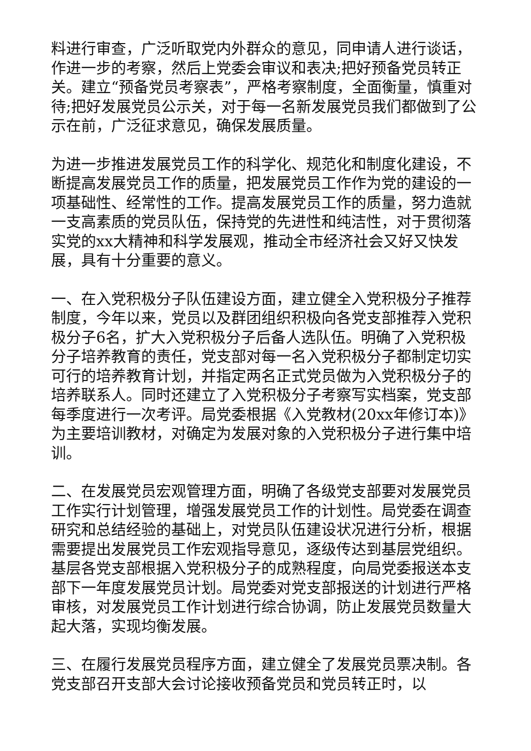料进行审查，广泛听取党内外群众的意见，同申请人进行谈话，作进一步的考察，然后上党委会审议和表决;把好预备党员转正关。建立“预备党员考察表”，严格考察制度，全面衡量，慎重对待;把好发展党员公示关，对于每一名新发展党员我们都做到了公示在前，广泛征求意见，确保发展质量。
为进一步推进发展党员工作的科学化、规范化和制度化建设，不断提高发展党员工作的质量，把发展党员工作作为党的建设的一项基础性、经常性的工作。提高发展党员工作的质量，努力造就一支高素质的党员队伍，保持党的先进性和纯洁性，对于贯彻落实党的xx大精神和科学发展观，推动全市经济社会又好又快发展，具有十分重要的意义。
一、在入党积极分子队伍建设方面，建立健全入党积极分子推荐制度，今年以来，党员以及群团组织积极向各党支部推荐入党积极分子6名，扩大入党积极分子后备人选队伍。明确了入党积极分子培养教育的责任，党支部对每一名入党积极分子都制定切实可行的培养教育计划，并指定两名正式党员做为入党积极分子的培养联系人。同时还建立了入党积极分子考察写实档案，党支部每季度进行一次考评。局党委根据《入党教材(20xx年修订本)》为主要培训教材，对确定为发展对象的入党积极分子进行集中培训。
二、在发展党员宏观管理方面，明确了各级党支部要对发展党员工作实行计划管理，增强发展党员工作的计划性。局党委在调查研究和总结经验的基础上，对党员队伍建设状况进行分析，根据需要提出发展党员工作宏观指导意见，逐级传达到基层党组织。基层各党支部根据入党积极分子的成熟程度，向局党委报送本支部下一年度发展党员计划。局党委对党支部报送的计划进行严格审核，对发展党员工作计划进行综合协调，防止发展党员数量大起大落，实现均衡发展。
三、在履行发展党员程序方面，建立健全了发展党员票决制。各党支部召开支部大会讨论接收预备党员和党员转正时，以